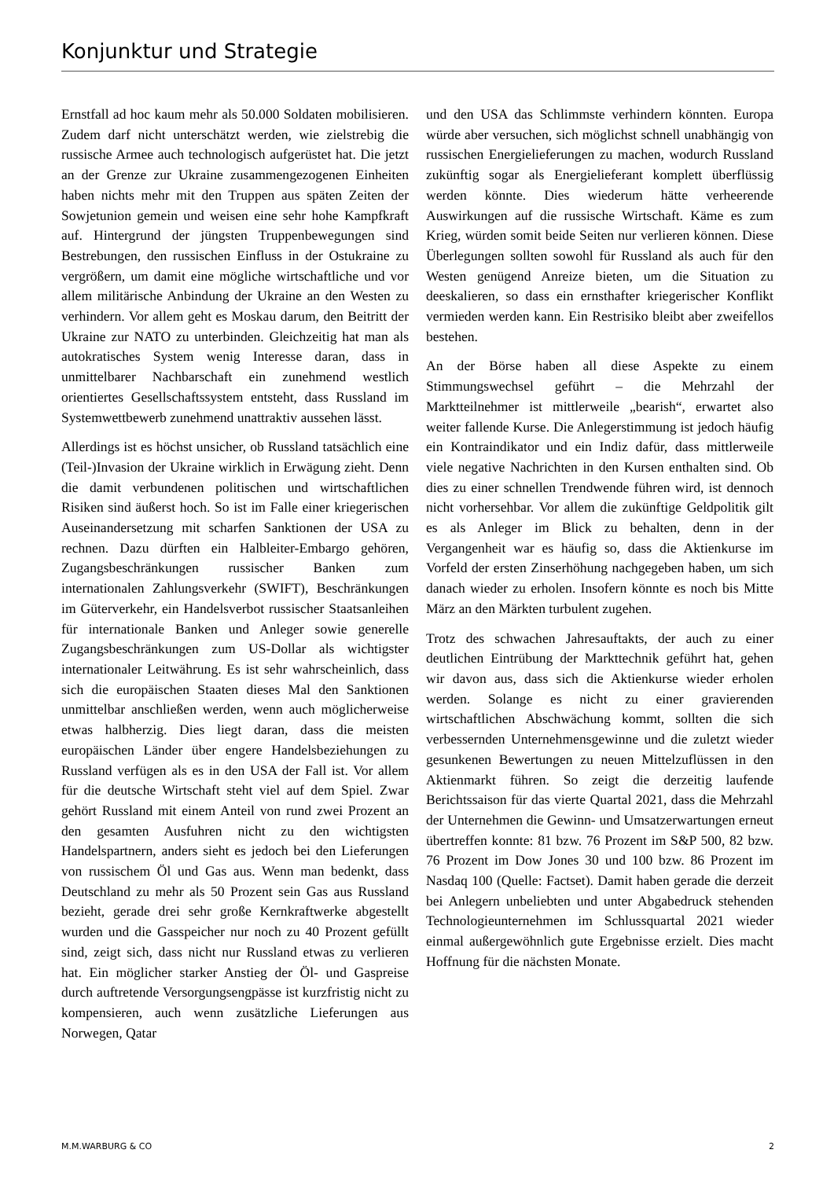Konjunktur und Strategie
Ernstfall ad hoc kaum mehr als 50.000 Soldaten mobilisieren. Zudem darf nicht unterschätzt werden, wie zielstrebig die russische Armee auch technologisch aufgerüstet hat. Die jetzt an der Grenze zur Ukraine zusammengezogenen Einheiten haben nichts mehr mit den Truppen aus späten Zeiten der Sowjetunion gemein und weisen eine sehr hohe Kampfkraft auf. Hintergrund der jüngsten Truppenbewegungen sind Bestrebungen, den russischen Einfluss in der Ostukraine zu vergrößern, um damit eine mögliche wirtschaftliche und vor allem militärische Anbindung der Ukraine an den Westen zu verhindern. Vor allem geht es Moskau darum, den Beitritt der Ukraine zur NATO zu unterbinden. Gleichzeitig hat man als autokratisches System wenig Interesse daran, dass in unmittelbarer Nachbarschaft ein zunehmend westlich orientiertes Gesellschaftssystem entsteht, dass Russland im Systemwettbewerb zunehmend unattraktiv aussehen lässt.
Allerdings ist es höchst unsicher, ob Russland tatsächlich eine (Teil-)Invasion der Ukraine wirklich in Erwägung zieht. Denn die damit verbundenen politischen und wirtschaftlichen Risiken sind äußerst hoch. So ist im Falle einer kriegerischen Auseinandersetzung mit scharfen Sanktionen der USA zu rechnen. Dazu dürften ein Halbleiter-Embargo gehören, Zugangsbeschränkungen russischer Banken zum internationalen Zahlungsverkehr (SWIFT), Beschränkungen im Güterverkehr, ein Handelsverbot russischer Staatsanleihen für internationale Banken und Anleger sowie generelle Zugangsbeschränkungen zum US-Dollar als wichtigster internationaler Leitwährung. Es ist sehr wahrscheinlich, dass sich die europäischen Staaten dieses Mal den Sanktionen unmittelbar anschließen werden, wenn auch möglicherweise etwas halbherzig. Dies liegt daran, dass die meisten europäischen Länder über engere Handelsbeziehungen zu Russland verfügen als es in den USA der Fall ist. Vor allem für die deutsche Wirtschaft steht viel auf dem Spiel. Zwar gehört Russland mit einem Anteil von rund zwei Prozent an den gesamten Ausfuhren nicht zu den wichtigsten Handelspartnern, anders sieht es jedoch bei den Lieferungen von russischem Öl und Gas aus. Wenn man bedenkt, dass Deutschland zu mehr als 50 Prozent sein Gas aus Russland bezieht, gerade drei sehr große Kernkraftwerke abgestellt wurden und die Gasspeicher nur noch zu 40 Prozent gefüllt sind, zeigt sich, dass nicht nur Russland etwas zu verlieren hat. Ein möglicher starker Anstieg der Öl- und Gaspreise durch auftretende Versorgungsengpässe ist kurzfristig nicht zu kompensieren, auch wenn zusätzliche Lieferungen aus Norwegen, Qatar
und den USA das Schlimmste verhindern könnten. Europa würde aber versuchen, sich möglichst schnell unabhängig von russischen Energielieferungen zu machen, wodurch Russland zukünftig sogar als Energielieferant komplett überflüssig werden könnte. Dies wiederum hätte verheerende Auswirkungen auf die russische Wirtschaft. Käme es zum Krieg, würden somit beide Seiten nur verlieren können. Diese Überlegungen sollten sowohl für Russland als auch für den Westen genügend Anreize bieten, um die Situation zu deeskalieren, so dass ein ernsthafter kriegerischer Konflikt vermieden werden kann. Ein Restrisiko bleibt aber zweifellos bestehen.
An der Börse haben all diese Aspekte zu einem Stimmungswechsel geführt – die Mehrzahl der Marktteilnehmer ist mittlerweile „bearish“, erwartet also weiter fallende Kurse. Die Anlegerstimmung ist jedoch häufig ein Kontraindikator und ein Indiz dafür, dass mittlerweile viele negative Nachrichten in den Kursen enthalten sind. Ob dies zu einer schnellen Trendwende führen wird, ist dennoch nicht vorhersehbar. Vor allem die zukünftige Geldpolitik gilt es als Anleger im Blick zu behalten, denn in der Vergangenheit war es häufig so, dass die Aktienkurse im Vorfeld der ersten Zinserhöhung nachgegeben haben, um sich danach wieder zu erholen. Insofern könnte es noch bis Mitte März an den Märkten turbulent zugehen.
Trotz des schwachen Jahresauftakts, der auch zu einer deutlichen Eintrübung der Markttechnik geführt hat, gehen wir davon aus, dass sich die Aktienkurse wieder erholen werden. Solange es nicht zu einer gravierenden wirtschaftlichen Abschwächung kommt, sollten die sich verbessernden Unternehmensgewinne und die zuletzt wieder gesunkenen Bewertungen zu neuen Mittelzuflüssen in den Aktienmarkt führen. So zeigt die derzeitig laufende Berichtssaison für das vierte Quartal 2021, dass die Mehrzahl der Unternehmen die Gewinn- und Umsatzerwartungen erneut übertreffen konnte: 81 bzw. 76 Prozent im S&P 500, 82 bzw. 76 Prozent im Dow Jones 30 und 100 bzw. 86 Prozent im Nasdaq 100 (Quelle: Factset). Damit haben gerade die derzeit bei Anlegern unbeliebten und unter Abgabedruck stehenden Technologieunternehmen im Schlussquartal 2021 wieder einmal außergewöhnlich gute Ergebnisse erzielt. Dies macht Hoffnung für die nächsten Monate.
M.M.WARBURG & CO 2